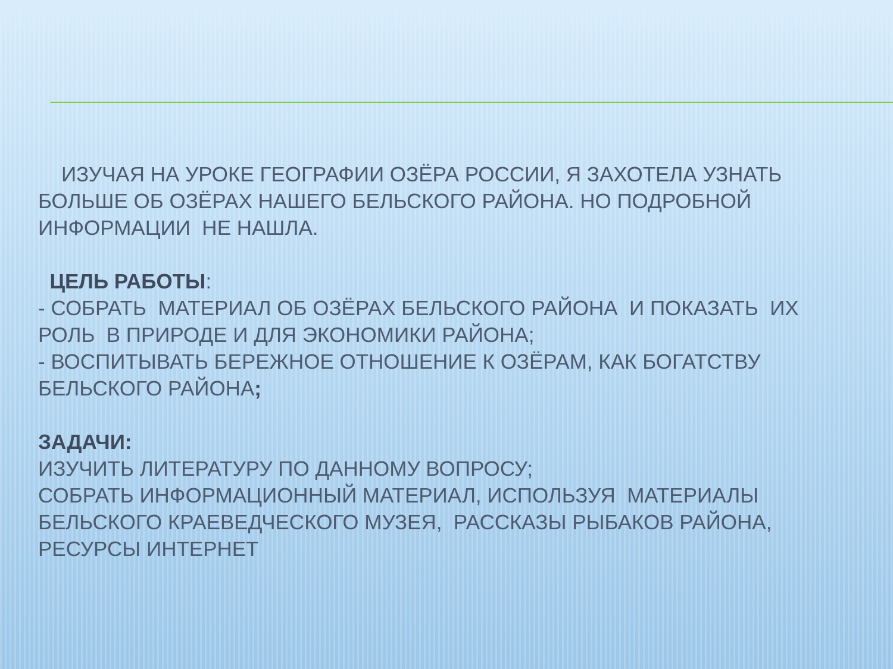ИЗУЧАЯ НА УРОКЕ ГЕОГРАФИИ ОЗЁРА РОССИИ, Я ЗАХОТЕЛА УЗНАТЬ БОЛЬШЕ ОБ ОЗЁРАХ НАШЕГО БЕЛЬСКОГО РАЙОНА. НО ПОДРОБНОЙ ИНФОРМАЦИИ НЕ НАШЛА.
ЦЕЛЬ РАБОТЫ:
- СОБРАТЬ МАТЕРИАЛ ОБ ОЗЁРАХ БЕЛЬСКОГО РАЙОНА И ПОКАЗАТЬ ИХ РОЛЬ В ПРИРОДЕ И ДЛЯ ЭКОНОМИКИ РАЙОНА;
- ВОСПИТЫВАТЬ БЕРЕЖНОЕ ОТНОШЕНИЕ К ОЗЁРАМ, КАК БОГАТСТВУ БЕЛЬСКОГО РАЙОНА;
ЗАДАЧИ:
ИЗУЧИТЬ ЛИТЕРАТУРУ ПО ДАННОМУ ВОПРОСУ;
СОБРАТЬ ИНФОРМАЦИОННЫЙ МАТЕРИАЛ, ИСПОЛЬЗУЯ МАТЕРИАЛЫ БЕЛЬСКОГО КРАЕВЕДЧЕСКОГО МУЗЕЯ, РАССКАЗЫ РЫБАКОВ РАЙОНА, РЕСУРСЫ ИНТЕРНЕТ